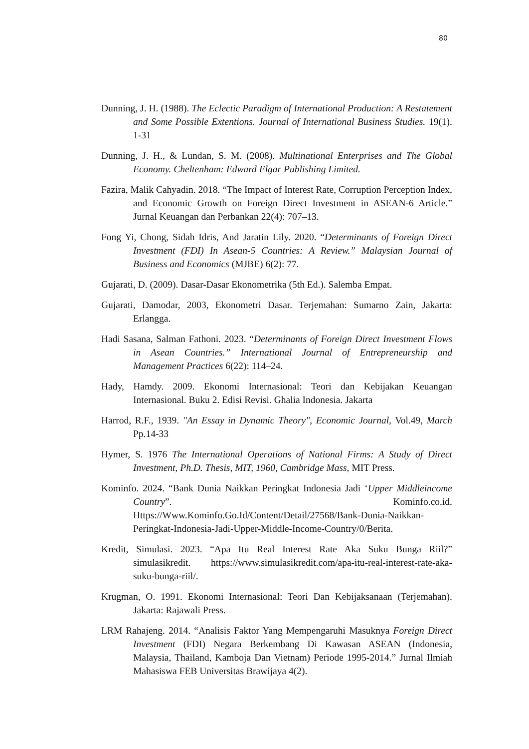80
Dunning, J. H. (1988). The Eclectic Paradigm of International Production: A Restatement and Some Possible Extentions. Journal of International Business Studies. 19(1). 1-31
Dunning, J. H., & Lundan, S. M. (2008). Multinational Enterprises and The Global Economy. Cheltenham: Edward Elgar Publishing Limited.
Fazira, Malik Cahyadin. 2018. “The Impact of Interest Rate, Corruption Perception Index, and Economic Growth on Foreign Direct Investment in ASEAN-6 Article.” Jurnal Keuangan dan Perbankan 22(4): 707–13.
Fong Yi, Chong, Sidah Idris, And Jaratin Lily. 2020. “Determinants of Foreign Direct Investment (FDI) In Asean-5 Countries: A Review.” Malaysian Journal of Business and Economics (MJBE) 6(2): 77.
Gujarati, D. (2009). Dasar-Dasar Ekonometrika (5th Ed.). Salemba Empat.
Gujarati, Damodar, 2003, Ekonometri Dasar. Terjemahan: Sumarno Zain, Jakarta: Erlangga.
Hadi Sasana, Salman Fathoni. 2023. “Determinants of Foreign Direct Investment Flows in Asean Countries.” International Journal of Entrepreneurship and Management Practices 6(22): 114–24.
Hady, Hamdy. 2009. Ekonomi Internasional: Teori dan Kebijakan Keuangan Internasional. Buku 2. Edisi Revisi. Ghalia Indonesia. Jakarta
Harrod, R.F., 1939. "An Essay in Dynamic Theory", Economic Journal, Vol.49, March Pp.14-33
Hymer, S. 1976 The International Operations of National Firms: A Study of Direct Investment, Ph.D. Thesis, MIT, 1960, Cambridge Mass, MIT Press.
Kominfo. 2024. “Bank Dunia Naikkan Peringkat Indonesia Jadi ‘Upper Middleincome Country”. Kominfo.co.id. Https://Www.Kominfo.Go.Id/Content/Detail/27568/Bank-Dunia-Naikkan-Peringkat-Indonesia-Jadi-Upper-Middle-Income-Country/0/Berita.
Kredit, Simulasi. 2023. “Apa Itu Real Interest Rate Aka Suku Bunga Riil?” simulasikredit. https://www.simulasikredit.com/apa-itu-real-interest-rate-aka-suku-bunga-riil/.
Krugman, O. 1991. Ekonomi Internasional: Teori Dan Kebijaksanaan (Terjemahan). Jakarta: Rajawali Press.
LRM Rahajeng. 2014. “Analisis Faktor Yang Mempengaruhi Masuknya Foreign Direct Investment (FDI) Negara Berkembang Di Kawasan ASEAN (Indonesia, Malaysia, Thailand, Kamboja Dan Vietnam) Periode 1995-2014.” Jurnal Ilmiah Mahasiswa FEB Universitas Brawijaya 4(2).